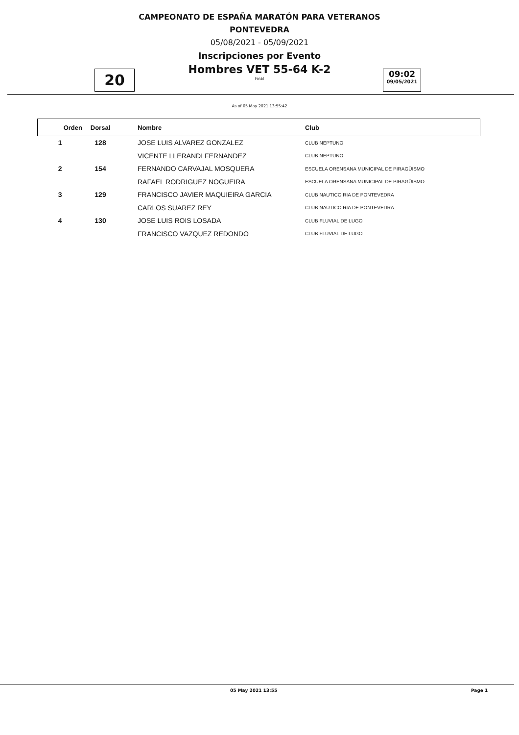CAMPEONATO DE ESPAÑA MARATÓN PARA VETERANOS
PONTEVEDRA
05/08/2021 - 05/09/2021
Inscripciones por Evento
Hombres VET 55-64 K-2
Final
20
09:02
09/05/2021
As of 05 May 2021 13:55:42
| Orden | Dorsal | Nombre | Club |
| --- | --- | --- | --- |
| 1 | 128 | JOSE LUIS ALVAREZ GONZALEZ | CLUB NEPTUNO |
| | | VICENTE LLERANDI FERNANDEZ | CLUB NEPTUNO |
| 2 | 154 | FERNANDO CARVAJAL MOSQUERA | ESCUELA ORENSANA MUNICIPAL DE PIRAGÜISMO |
| | | RAFAEL RODRIGUEZ NOGUEIRA | ESCUELA ORENSANA MUNICIPAL DE PIRAGÜISMO |
| 3 | 129 | FRANCISCO JAVIER MAQUIEIRA GARCIA | CLUB NAUTICO RIA DE PONTEVEDRA |
| | | CARLOS SUAREZ REY | CLUB NAUTICO RIA DE PONTEVEDRA |
| 4 | 130 | JOSE LUIS ROIS LOSADA | CLUB FLUVIAL DE LUGO |
| | | FRANCISCO VAZQUEZ REDONDO | CLUB FLUVIAL DE LUGO |
05 May 2021 13:55 Page 1